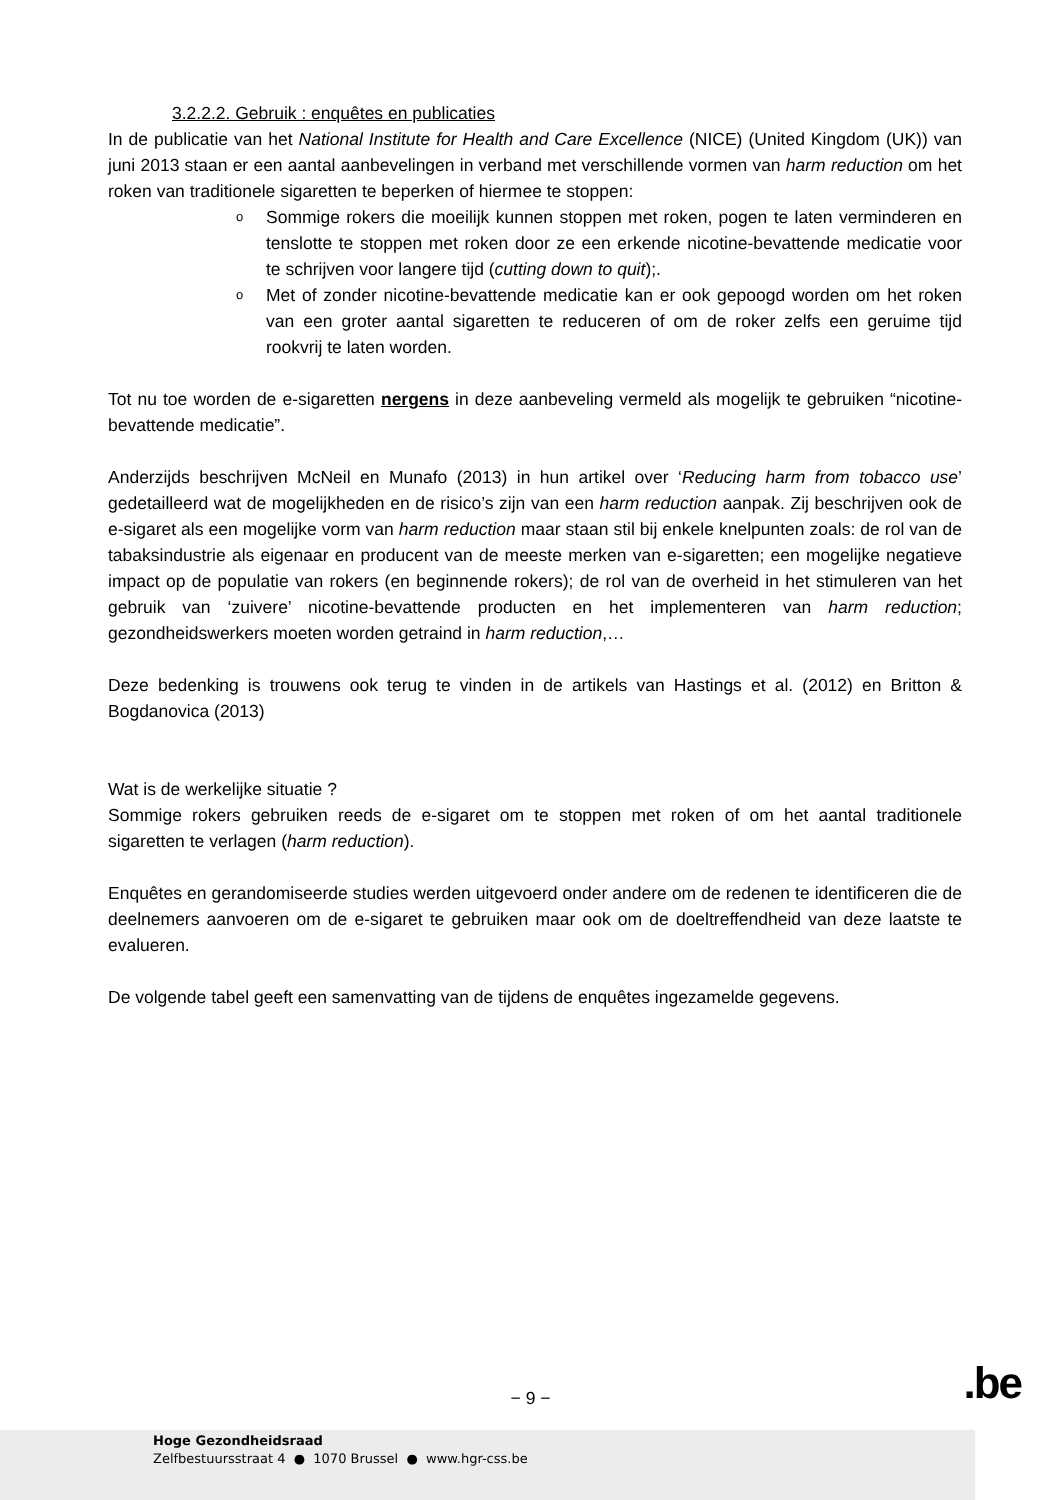3.2.2.2. Gebruik : enquêtes en publicaties
In de publicatie van het National Institute for Health and Care Excellence (NICE) (United Kingdom (UK)) van juni 2013 staan er een aantal aanbevelingen in verband met verschillende vormen van harm reduction om het roken van traditionele sigaretten te beperken of hiermee te stoppen:
o Sommige rokers die moeilijk kunnen stoppen met roken, pogen te laten verminderen en tenslotte te stoppen met roken door ze een erkende nicotine-bevattende medicatie voor te schrijven voor langere tijd (cutting down to quit);.
o Met of zonder nicotine-bevattende medicatie kan er ook gepoogd worden om het roken van een groter aantal sigaretten te reduceren of om de roker zelfs een geruime tijd rookvrij te laten worden.
Tot nu toe worden de e-sigaretten nergens in deze aanbeveling vermeld als mogelijk te gebruiken “nicotine-bevattende medicatie”.
Anderzijds beschrijven McNeil en Munafo (2013) in hun artikel over ‘Reducing harm from tobacco use’ gedetailleerd wat de mogelijkheden en de risico’s zijn van een harm reduction aanpak. Zij beschrijven ook de e-sigaret als een mogelijke vorm van harm reduction maar staan stil bij enkele knelpunten zoals: de rol van de tabaksindustrie als eigenaar en producent van de meeste merken van e-sigaretten; een mogelijke negatieve impact op de populatie van rokers (en beginnende rokers); de rol van de overheid in het stimuleren van het gebruik van ‘zuivere’ nicotine-bevattende producten en het implementeren van harm reduction; gezondheidswerkers moeten worden getraind in harm reduction,…
Deze bedenking is trouwens ook terug te vinden in de artikels van Hastings et al. (2012) en Britton & Bogdanovica (2013)
Wat is de werkelijke situatie ?
Sommige rokers gebruiken reeds de e-sigaret om te stoppen met roken of om het aantal traditionele sigaretten te verlagen (harm reduction).
Enquêtes en gerandomiseerde studies werden uitgevoerd onder andere om de redenen te identificeren die de deelnemers aanvoeren om de e-sigaret te gebruiken maar ook om de doeltreffendheid van deze laatste te evalueren.
De volgende tabel geeft een samenvatting van de tijdens de enquêtes ingezamelde gegevens.
− 9 − .be
Hoge Gezondheidsraad
Zelfbestuursstraat 4 ● 1070 Brussel ● www.hgr-css.be